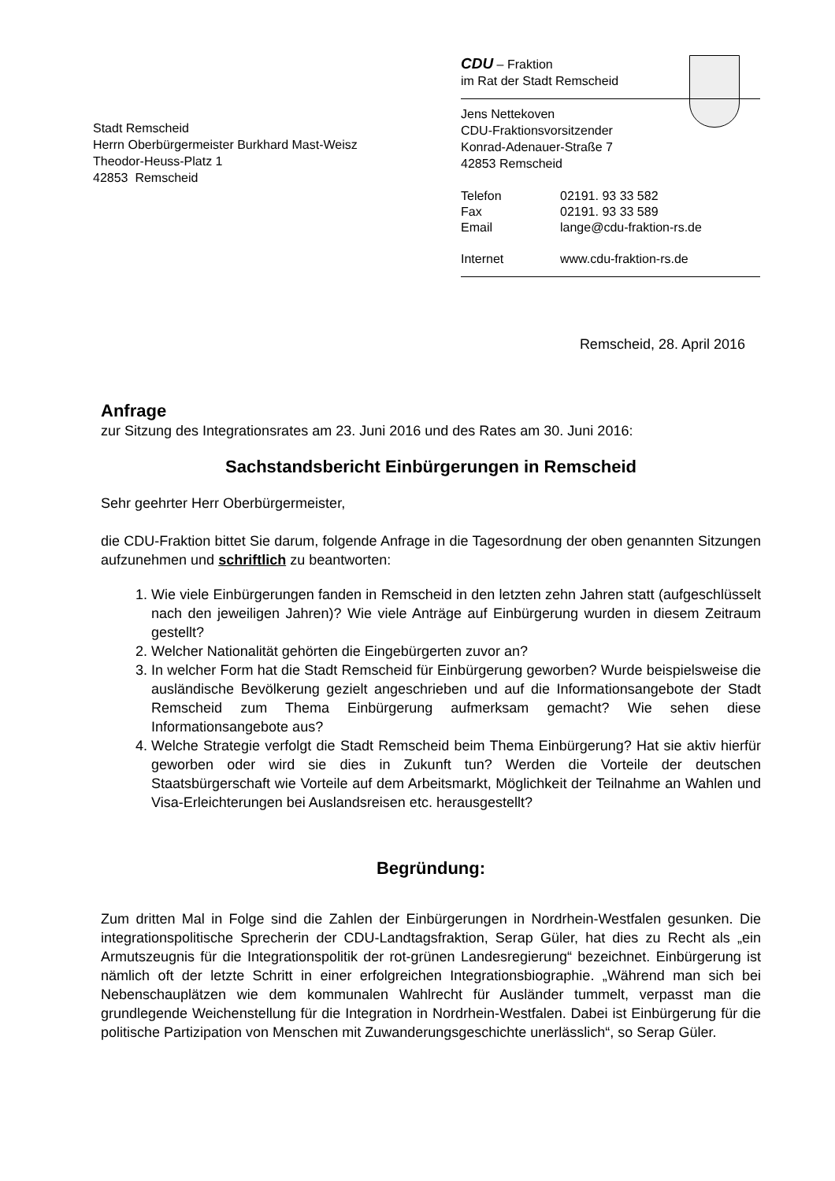CDU – Fraktion
im Rat der Stadt Remscheid
Jens Nettekoven
CDU-Fraktionsvorsitzender
Konrad-Adenauer-Straße 7
42853 Remscheid
| Telefon | 02191. 93 33 582 |
| Fax | 02191. 93 33 589 |
| Email | lange@cdu-fraktion-rs.de |
| Internet | www.cdu-fraktion-rs.de |
Stadt Remscheid
Herrn Oberbürgermeister Burkhard Mast-Weisz
Theodor-Heuss-Platz 1
42853 Remscheid
Remscheid, 28. April 2016
Anfrage
zur Sitzung des Integrationsrates am 23. Juni 2016 und des Rates am 30. Juni 2016:
Sachstandsbericht Einbürgerungen in Remscheid
Sehr geehrter Herr Oberbürgermeister,
die CDU-Fraktion bittet Sie darum, folgende Anfrage in die Tagesordnung der oben genannten Sitzungen aufzunehmen und schriftlich zu beantworten:
1. Wie viele Einbürgerungen fanden in Remscheid in den letzten zehn Jahren statt (aufgeschlüsselt nach den jeweiligen Jahren)? Wie viele Anträge auf Einbürgerung wurden in diesem Zeitraum gestellt?
2. Welcher Nationalität gehörten die Eingebürgerten zuvor an?
3. In welcher Form hat die Stadt Remscheid für Einbürgerung geworben? Wurde beispielsweise die ausländische Bevölkerung gezielt angeschrieben und auf die Informationsangebote der Stadt Remscheid zum Thema Einbürgerung aufmerksam gemacht? Wie sehen diese Informationsangebote aus?
4. Welche Strategie verfolgt die Stadt Remscheid beim Thema Einbürgerung? Hat sie aktiv hierfür geworben oder wird sie dies in Zukunft tun? Werden die Vorteile der deutschen Staatsbürgerschaft wie Vorteile auf dem Arbeitsmarkt, Möglichkeit der Teilnahme an Wahlen und Visa-Erleichterungen bei Auslandsreisen etc. herausgestellt?
Begründung:
Zum dritten Mal in Folge sind die Zahlen der Einbürgerungen in Nordrhein-Westfalen gesunken. Die integrationspolitische Sprecherin der CDU-Landtagsfraktion, Serap Güler, hat dies zu Recht als „ein Armutszeugnis für die Integrationspolitik der rot-grünen Landesregierung“ bezeichnet. Einbürgerung ist nämlich oft der letzte Schritt in einer erfolgreichen Integrationsbiographie. „Während man sich bei Nebenschauplätzen wie dem kommunalen Wahlrecht für Ausländer tummelt, verpasst man die grundlegende Weichenstellung für die Integration in Nordrhein-Westfalen. Dabei ist Einbürgerung für die politische Partizipation von Menschen mit Zuwanderungsgeschichte unerlässlich“, so Serap Güler.